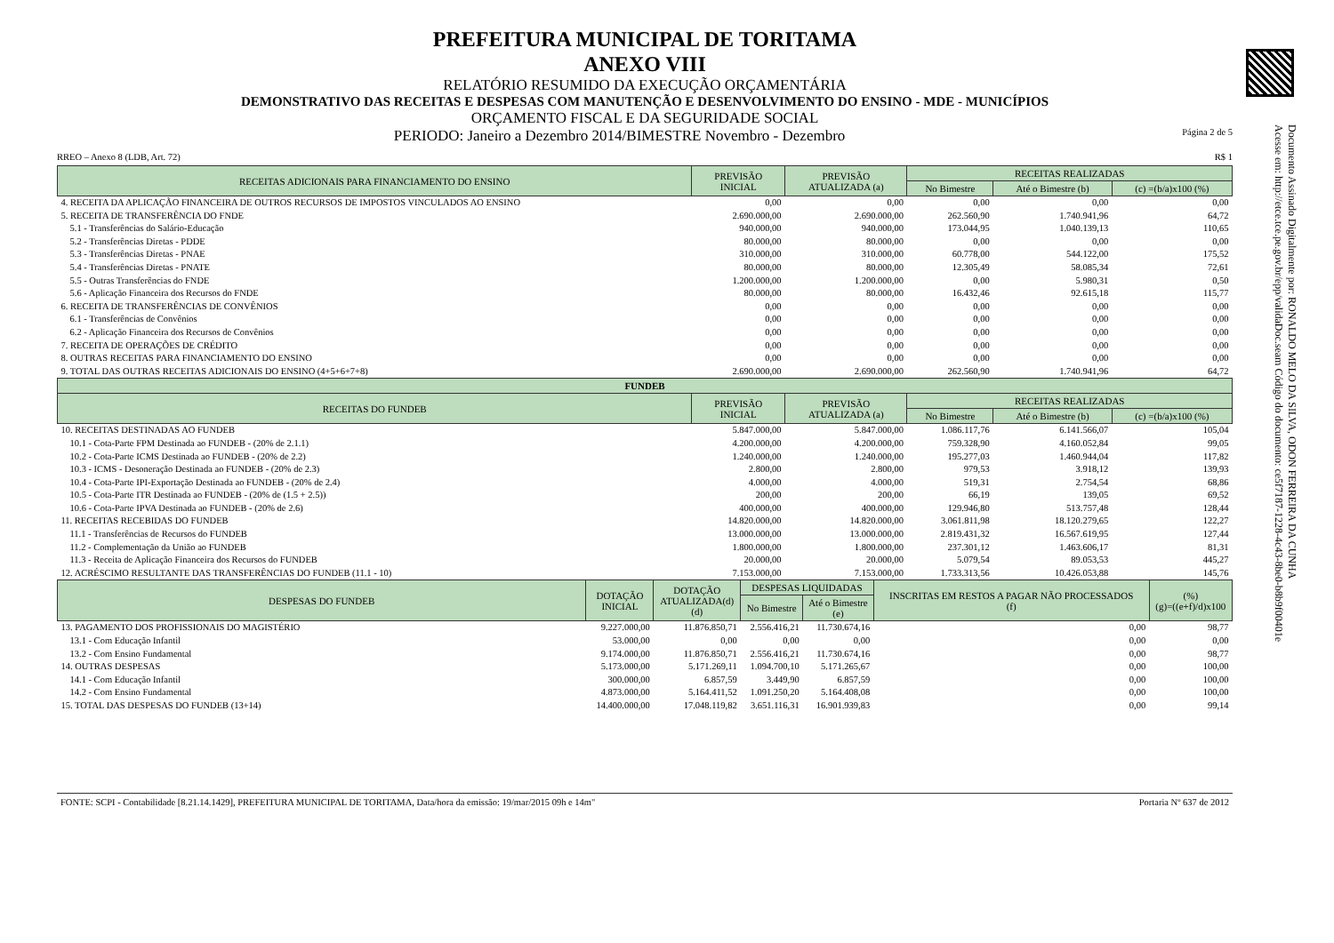Documento Assinado Digitalmente por: RONALDO MELO DA SILVA, ODON FERREIRA DA CUNHA
Acesse em: http://etce.tce.pe.gov.br/epp/validaDoc.seam Código do documento: ce5f7187-1228-4c43-8be0-b8b9f00401e
PREFEITURA MUNICIPAL DE TORITAMA
ANEXO VIII
RELATÓRIO RESUMIDO DA EXECUÇÃO ORÇAMENTÁRIA
DEMONSTRATIVO DAS RECEITAS E DESPESAS COM MANUTENÇÃO E DESENVOLVIMENTO DO ENSINO - MDE - MUNICÍPIOS
ORÇAMENTO FISCAL E DA SEGURIDADE SOCIAL
PERIODO: Janeiro a Dezembro 2014/BIMESTRE Novembro - Dezembro Página 2 de 5
RREO – Anexo 8 (LDB, Art. 72) R$ 1
| RECEITAS ADICIONAIS PARA FINANCIAMENTO DO ENSINO | PREVISÃO INICIAL | PREVISÃO ATUALIZADA (a) | RECEITAS REALIZADAS | | |
| --- | --- | --- | --- | --- | --- |
| | | | No Bimestre | Até o Bimestre (b) | (c) =(b/a)x100 (%) |
| 4. RECEITA DA APLICAÇÃO FINANCEIRA DE OUTROS RECURSOS DE IMPOSTOS VINCULADOS AO ENSINO | 0,00 | 0,00 | 0,00 | 0,00 | 0,00 |
| 5. RECEITA DE TRANSFERÊNCIA DO FNDE | 2.690.000,00 | 2.690.000,00 | 262.560,90 | 1.740.941,96 | 64,72 |
| 5.1 - Transferências do Salário-Educação | 940.000,00 | 940.000,00 | 173.044,95 | 1.040.139,13 | 110,65 |
| 5.2 - Transferências Diretas - PDDE | 80.000,00 | 80.000,00 | 0,00 | 0,00 | 0,00 |
| 5.3 - Transferências Diretas - PNAE | 310.000,00 | 310.000,00 | 60.778,00 | 544.122,00 | 175,52 |
| 5.4 - Transferências Diretas - PNATE | 80.000,00 | 80.000,00 | 12.305,49 | 58.085,34 | 72,61 |
| 5.5 - Outras Transferências do FNDE | 1.200.000,00 | 1.200.000,00 | 0,00 | 5.980,31 | 0,50 |
| 5.6 - Aplicação Financeira dos Recursos do FNDE | 80.000,00 | 80.000,00 | 16.432,46 | 92.615,18 | 115,77 |
| 6. RECEITA DE TRANSFERÊNCIAS DE CONVÊNIOS | 0,00 | 0,00 | 0,00 | 0,00 | 0,00 |
| 6.1 - Transferências de Convênios | 0,00 | 0,00 | 0,00 | 0,00 | 0,00 |
| 6.2 - Aplicação Financeira dos Recursos de Convênios | 0,00 | 0,00 | 0,00 | 0,00 | 0,00 |
| 7. RECEITA DE OPERAÇÕES DE CRÉDITO | 0,00 | 0,00 | 0,00 | 0,00 | 0,00 |
| 8. OUTRAS RECEITAS PARA FINANCIAMENTO DO ENSINO | 0,00 | 0,00 | 0,00 | 0,00 | 0,00 |
| 9. TOTAL DAS OUTRAS RECEITAS ADICIONAIS DO ENSINO (4+5+6+7+8) | 2.690.000,00 | 2.690.000,00 | 262.560,90 | 1.740.941,96 | 64,72 |
| FUNDEB | | | | | |
| RECEITAS DO FUNDEB | PREVISÃO INICIAL | PREVISÃO ATUALIZADA (a) | RECEITAS REALIZADAS | | |
| | | | No Bimestre | Até o Bimestre (b) | (c) =(b/a)x100 (%) |
| 10. RECEITAS DESTINADAS AO FUNDEB | 5.847.000,00 | 5.847.000,00 | 1.086.117,76 | 6.141.566,07 | 105,04 |
| 10.1 - Cota-Parte FPM Destinada ao FUNDEB - (20% de 2.1.1) | 4.200.000,00 | 4.200.000,00 | 759.328,90 | 4.160.052,84 | 99,05 |
| 10.2 - Cota-Parte ICMS Destinada ao FUNDEB - (20% de 2.2) | 1.240.000,00 | 1.240.000,00 | 195.277,03 | 1.460.944,04 | 117,82 |
| 10.3 - ICMS - Desoneração Destinada ao FUNDEB - (20% de 2.3) | 2.800,00 | 2.800,00 | 979,53 | 3.918,12 | 139,93 |
| 10.4 - Cota-Parte IPI-Exportação Destinada ao FUNDEB - (20% de 2.4) | 4.000,00 | 4.000,00 | 519,31 | 2.754,54 | 68,86 |
| 10.5 - Cota-Parte ITR Destinada ao FUNDEB - (20% de (1.5 + 2.5)) | 200,00 | 200,00 | 66,19 | 139,05 | 69,52 |
| 10.6 - Cota-Parte IPVA Destinada ao FUNDEB - (20% de 2.6) | 400.000,00 | 400.000,00 | 129.946,80 | 513.757,48 | 128,44 |
| 11. RECEITAS RECEBIDAS DO FUNDEB | 14.820.000,00 | 14.820.000,00 | 3.061.811,98 | 18.120.279,65 | 122,27 |
| 11.1 - Transferências de Recursos do FUNDEB | 13.000.000,00 | 13.000.000,00 | 2.819.431,32 | 16.567.619,95 | 127,44 |
| 11.2 - Complementação da União ao FUNDEB | 1.800.000,00 | 1.800.000,00 | 237.301,12 | 1.463.606,17 | 81,31 |
| 11.3 - Receita de Aplicação Financeira dos Recursos do FUNDEB | 20.000,00 | 20.000,00 | 5.079,54 | 89.053,53 | 445,27 |
| 12. ACRÉSCIMO RESULTANTE DAS TRANSFERÊNCIAS DO FUNDEB (11.1 - 10) | 7.153.000,00 | 7.153.000,00 | 1.733.313,56 | 10.426.053,88 | 145,76 |
| DESPESAS DO FUNDEB | DOTAÇÃO INICIAL | DOTAÇÃO ATUALIZADA(d) (d) | DESPESAS LIQUIDADAS | | INSCRITAS EM RESTOS A PAGAR NÃO PROCESSADOS (f) | (%) (g)=((e+f)/d)x100 |
| --- | --- | --- | --- | --- | --- | --- |
| | | | No Bimestre | Até o Bimestre (e) | | |
| 13. PAGAMENTO DOS PROFISSIONAIS DO MAGISTÉRIO | 9.227.000,00 | 11.876.850,71 | 2.556.416,21 | 11.730.674,16 | 0,00 | 98,77 |
| 13.1 - Com Educação Infantil | 53.000,00 | 0,00 | 0,00 | 0,00 | 0,00 | 0,00 |
| 13.2 - Com Ensino Fundamental | 9.174.000,00 | 11.876.850,71 | 2.556.416,21 | 11.730.674,16 | 0,00 | 98,77 |
| 14. OUTRAS DESPESAS | 5.173.000,00 | 5.171.269,11 | 1.094.700,10 | 5.171.265,67 | 0,00 | 100,00 |
| 14.1 - Com Educação Infantil | 300.000,00 | 6.857,59 | 3.449,90 | 6.857,59 | 0,00 | 100,00 |
| 14.2 - Com Ensino Fundamental | 4.873.000,00 | 5.164.411,52 | 1.091.250,20 | 5.164.408,08 | 0,00 | 100,00 |
| 15. TOTAL DAS DESPESAS DO FUNDEB (13+14) | 14.400.000,00 | 17.048.119,82 | 3.651.116,31 | 16.901.939,83 | 0,00 | 99,14 |
FONTE: SCPI - Contabilidade [8.21.14.1429], PREFEITURA MUNICIPAL DE TORITAMA, Data/hora da emissão: 19/mar/2015 09h e 14m" Portaria Nº 637 de 2012